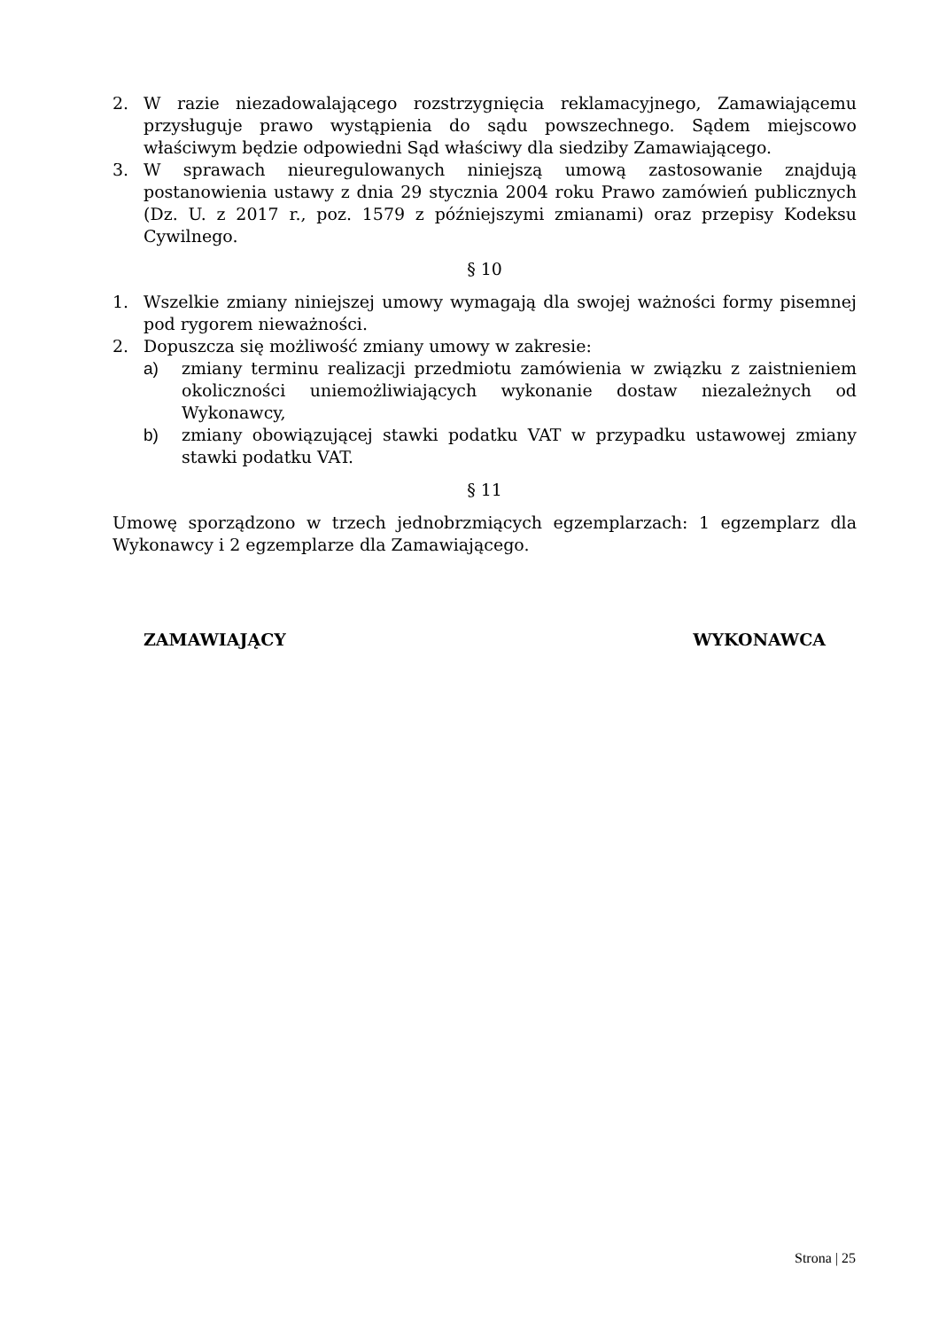2. W razie niezadowalającego rozstrzygnięcia reklamacyjnego, Zamawiającemu przysługuje prawo wystąpienia do sądu powszechnego. Sądem miejscowo właściwym będzie odpowiedni Sąd właściwy dla siedziby Zamawiającego.
3. W sprawach nieuregulowanych niniejszą umową zastosowanie znajdują postanowienia ustawy z dnia 29 stycznia 2004 roku Prawo zamówień publicznych (Dz. U. z 2017 r., poz. 1579 z późniejszymi zmianami) oraz przepisy Kodeksu Cywilnego.
§ 10
1. Wszelkie zmiany niniejszej umowy wymagają dla swojej ważności formy pisemnej pod rygorem nieważności.
2. Dopuszcza się możliwość zmiany umowy w zakresie:
a) zmiany terminu realizacji przedmiotu zamówienia w związku z zaistnieniem okoliczności uniemożliwiających wykonanie dostaw niezależnych od Wykonawcy,
b) zmiany obowiązującej stawki podatku VAT w przypadku ustawowej zmiany stawki podatku VAT.
§ 11
Umowę sporządzono w trzech jednobrzmiących egzemplarzach: 1 egzemplarz dla Wykonawcy i 2 egzemplarze dla Zamawiającego.
ZAMAWIAJĄCY WYKONAWCA
Strona | 25